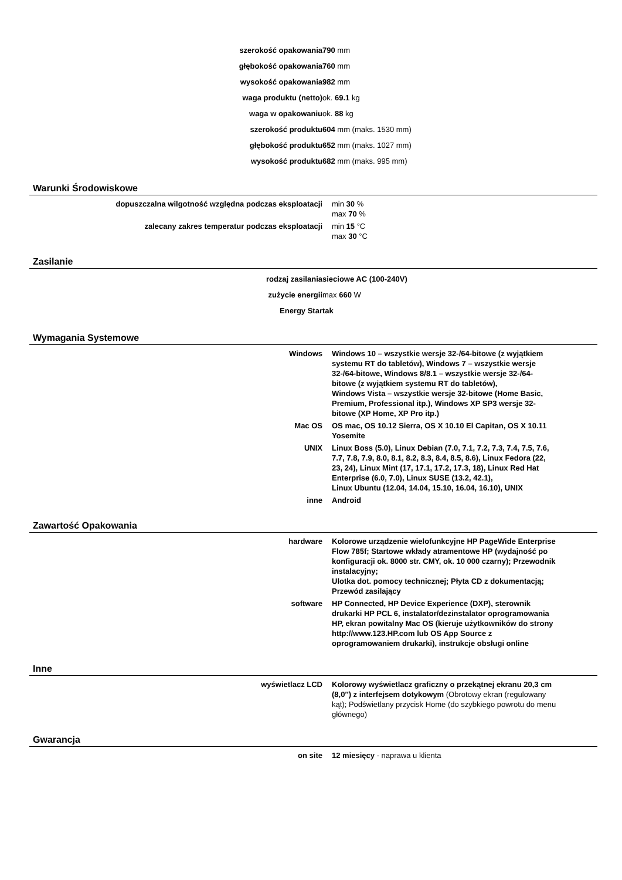| szerokość opakowania | 790 mm |
| głębokość opakowania | 760 mm |
| wysokość opakowania | 982 mm |
| waga produktu (netto) | ok. 69.1 kg |
| waga w opakowaniu | ok. 88 kg |
| szerokość produktu | 604 mm (maks. 1530 mm) |
| głębokość produktu | 652 mm (maks. 1027 mm) |
| wysokość produktu | 682 mm (maks. 995 mm) |
Warunki Środowiskowe
| dopuszczalna wilgotność względna podczas eksploatacji | min 30 % max 70 % |
| zalecany zakres temperatur podczas eksploatacji | min 15 °C max 30 °C |
Zasilanie
| rodzaj zasilania | sieciowe AC (100-240V) |
| zużycie energii | max 660 W |
| Energy Star | tak |
Wymagania Systemowe
| Windows | Windows 10 – wszystkie wersje 32-/64-bitowe (z wyjątkiem systemu RT do tabletów), Windows 7 – wszystkie wersje 32-/64-bitowe, Windows 8/8.1 – wszystkie wersje 32-/64-bitowe (z wyjątkiem systemu RT do tabletów), Windows Vista – wszystkie wersje 32-bitowe (Home Basic, Premium, Professional itp.), Windows XP SP3 wersje 32-bitowe (XP Home, XP Pro itp.) |
| Mac OS | OS mac, OS 10.12 Sierra, OS X 10.10 El Capitan, OS X 10.11 Yosemite |
| UNIX | Linux Boss (5.0), Linux Debian (7.0, 7.1, 7.2, 7.3, 7.4, 7.5, 7.6, 7.7, 7.8, 7.9, 8.0, 8.1, 8.2, 8.3, 8.4, 8.5, 8.6), Linux Fedora (22, 23, 24), Linux Mint (17, 17.1, 17.2, 17.3, 18), Linux Red Hat Enterprise (6.0, 7.0), Linux SUSE (13.2, 42.1), Linux Ubuntu (12.04, 14.04, 15.10, 16.04, 16.10), UNIX |
| inne | Android |
Zawartość Opakowania
| hardware | Kolorowe urządzenie wielofunkcyjne HP PageWide Enterprise Flow 785f; Startowe wkłady atramentowe HP (wydajność po konfiguracji ok. 8000 str. CMY, ok. 10 000 czarny); Przewodnik instalacyjny; Ulotka dot. pomocy technicznej; Płyta CD z dokumentacją; Przewód zasilający |
| software | HP Connected, HP Device Experience (DXP), sterownik drukarki HP PCL 6, instalator/dezinstalator oprogramowania HP, ekran powitalny Mac OS (kieruje użytkowników do strony http://www.123.HP.com lub OS App Source z oprogramowaniem drukarki), instrukcje obsługi online |
Inne
| wyświetlacz LCD | Kolorowy wyświetlacz graficzny o przekątnej ekranu 20,3 cm (8,0″) z interfejsem dotykowym (Obrotowy ekran (regulowany kąt); Podświetlany przycisk Home (do szybkiego powrotu do menu głównego) |
Gwarancja
| on site | 12 miesięcy - naprawa u klienta |